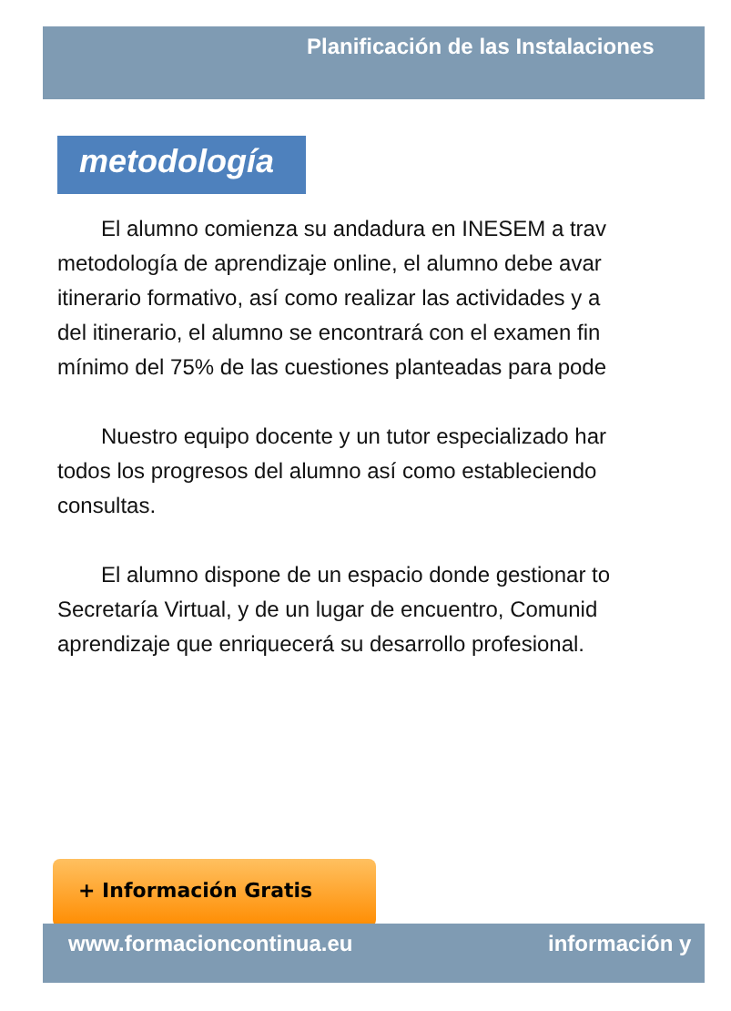Planificación de las Instalaciones
metodología
El alumno comienza su andadura en INESEM a trav
metodología de aprendizaje online, el alumno debe avar
itinerario formativo, así como realizar las actividades y a
del itinerario, el alumno se encontrará con el examen fin
mínimo del 75% de las cuestiones planteadas para pode
Nuestro equipo docente y un tutor especializado har
todos los progresos del alumno así como estableciendo
consultas.
El alumno dispone de un espacio donde gestionar to
Secretaría Virtual, y de un lugar de encuentro, Comunid
aprendizaje que enriquecerá su desarrollo profesional.
+ Información Gratis
www.formacioncontinua.eu información y